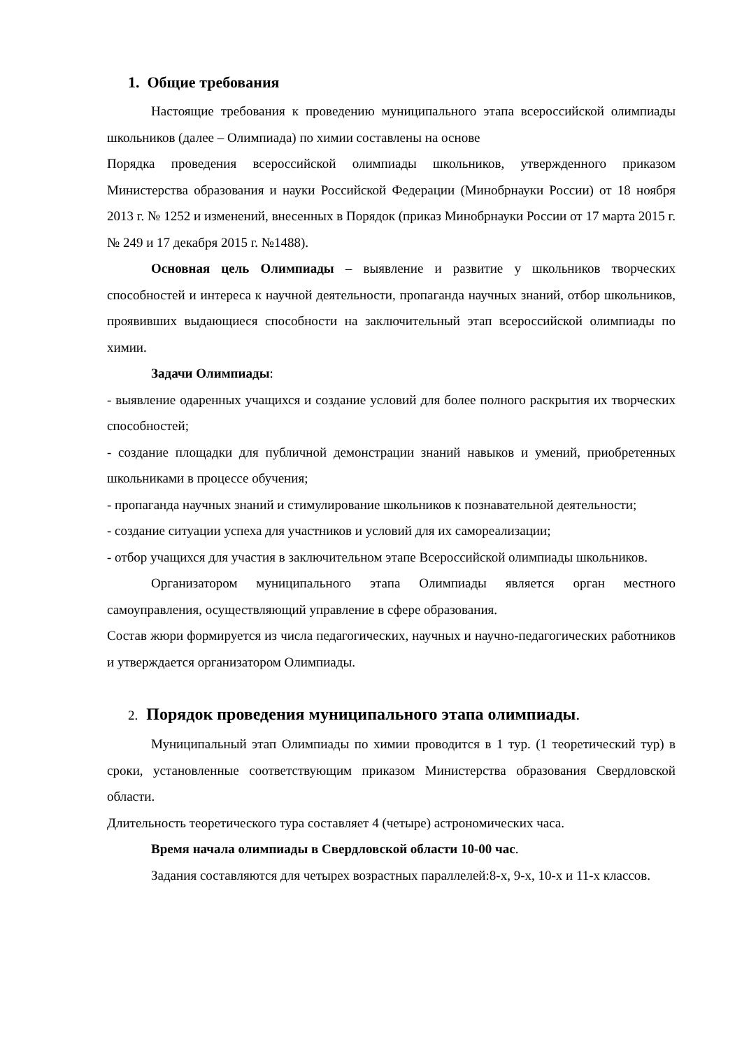1. Общие требования
Настоящие требования к проведению муниципального этапа всероссийской олимпиады школьников (далее – Олимпиада) по химии составлены на основе
Порядка проведения всероссийской олимпиады школьников, утвержденного приказом Министерства образования и науки Российской Федерации (Минобрнауки России) от 18 ноября 2013 г. № 1252 и изменений, внесенных в Порядок (приказ Минобрнауки России от 17 марта 2015 г. № 249 и 17 декабря 2015 г. №1488).
Основная цель Олимпиады – выявление и развитие у школьников творческих способностей и интереса к научной деятельности, пропаганда научных знаний, отбор школьников, проявивших выдающиеся способности на заключительный этап всероссийской олимпиады по химии.
Задачи Олимпиады:
- выявление одаренных учащихся и создание условий для более полного раскрытия их творческих способностей;
- создание площадки для публичной демонстрации знаний навыков и умений, приобретенных школьниками в процессе обучения;
- пропаганда научных знаний и стимулирование школьников к познавательной деятельности;
- создание ситуации успеха для участников и условий для их самореализации;
- отбор учащихся для участия в заключительном этапе Всероссийской олимпиады школьников.
Организатором муниципального этапа Олимпиады является орган местного самоуправления, осуществляющий управление в сфере образования.
Состав жюри формируется из числа педагогических, научных и научно-педагогических работников и утверждается организатором Олимпиады.
2. Порядок проведения муниципального этапа олимпиады.
Муниципальный этап Олимпиады по химии проводится в 1 тур. (1 теоретический тур) в сроки, установленные соответствующим приказом Министерства образования Свердловской области.
Длительность теоретического тура составляет 4 (четыре) астрономических часа.
Время начала олимпиады в Свердловской области 10-00 час.
Задания составляются для четырех возрастных параллелей:8-х, 9-х, 10-х и 11-х классов.